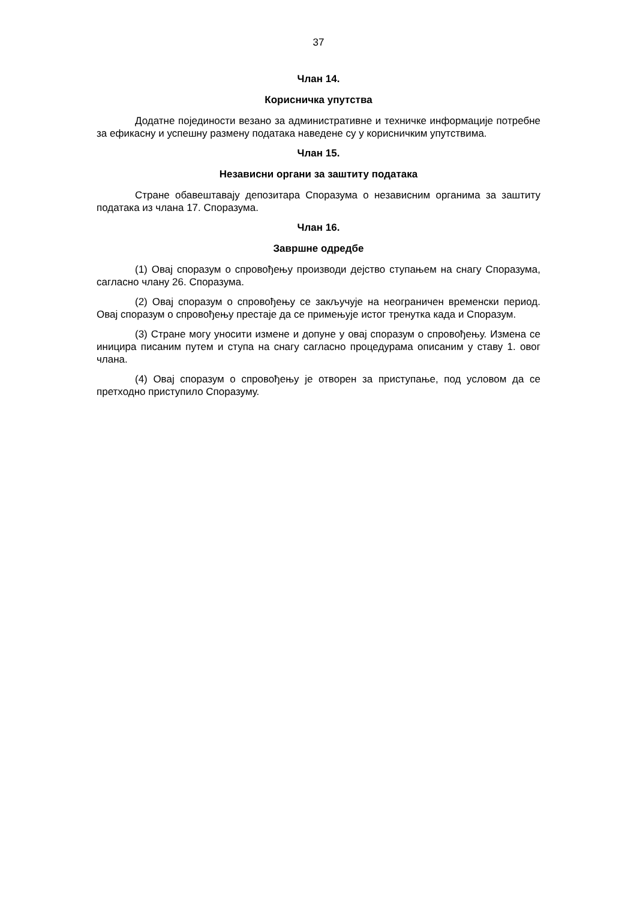37
Члан 14.
Корисничка упутства
Додатне појединости везано за административне и техничке информације потребне за ефикасну и успешну размену података наведене су у корисничким упутствима.
Члан 15.
Независни органи за заштиту података
Стране обавештавају депозитара Споразума о независним органима за заштиту података из члана 17. Споразума.
Члан 16.
Завршне одредбе
(1) Овај споразум о спровођењу производи дејство ступањем на снагу Споразума, сагласно члану 26. Споразума.
(2) Овај споразум о спровођењу се закључује на неограничен временски период. Овај споразум о спровођењу престаје да се примењује истог тренутка када и Споразум.
(3) Стране могу уносити измене и допуне у овај споразум о спровођењу. Измена се иницира писаним путем и ступа на снагу сагласно процедурама описаним у ставу 1. овог члана.
(4) Овај споразум о спровођењу је отворен за приступање, под условом да се претходно приступило Споразуму.